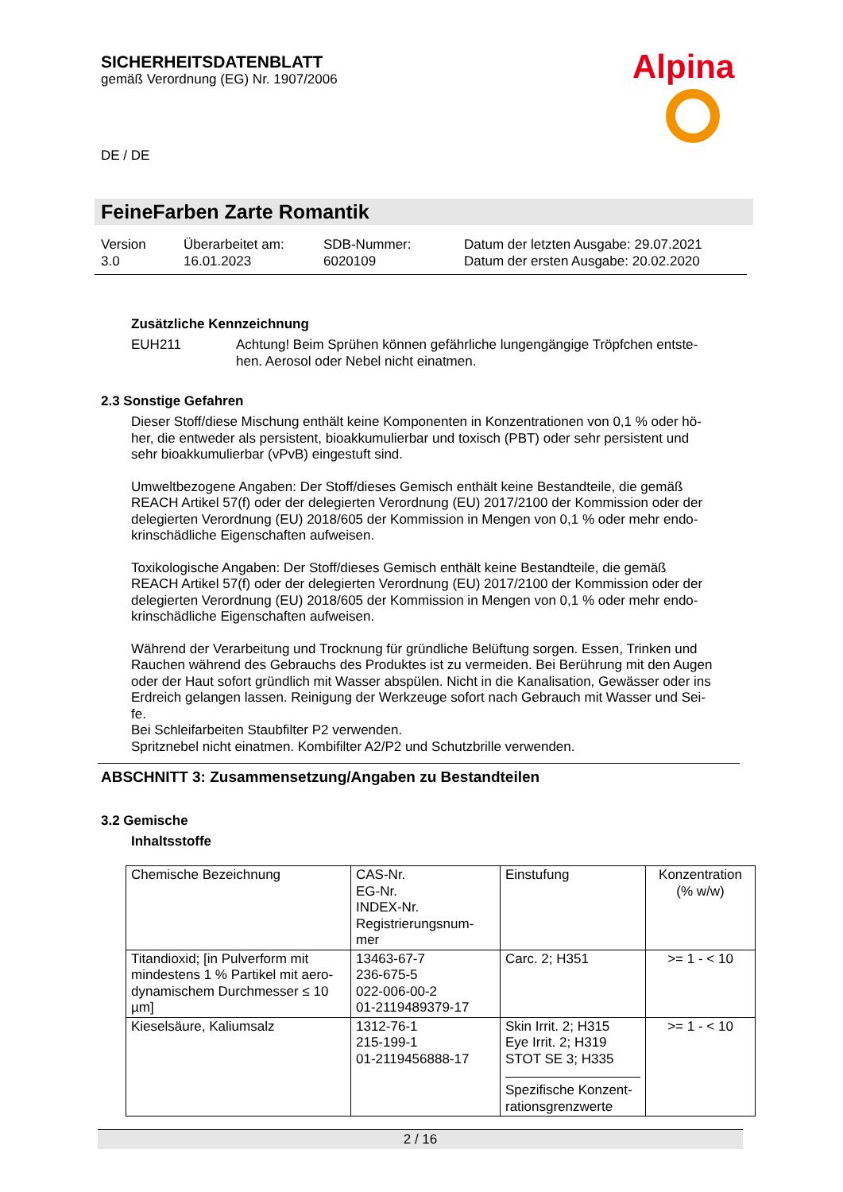SICHERHEITSDATENBLATT
gemäß Verordnung (EG) Nr. 1907/2006
Alpina
DE / DE
FeineFarben Zarte Romantik
Version
3.0
Überarbeitet am:
16.01.2023
SDB-Nummer:
6020109
Datum der letzten Ausgabe: 29.07.2021
Datum der ersten Ausgabe: 20.02.2020
Zusätzliche Kennzeichnung
EUH211
Achtung! Beim Sprühen können gefährliche lungengängige Tröpfchen entste-
hen. Aerosol oder Nebel nicht einatmen.
2.3 Sonstige Gefahren
Dieser Stoff/diese Mischung enthält keine Komponenten in Konzentrationen von 0,1 % oder hö-
her, die entweder als persistent, bioakkumulierbar und toxisch (PBT) oder sehr persistent und
sehr bioakkumulierbar (vPvB) eingestuft sind.
Umweltbezogene Angaben: Der Stoff/dieses Gemisch enthält keine Bestandteile, die gemäß
REACH Artikel 57(f) oder der delegierten Verordnung (EU) 2017/2100 der Kommission oder der
delegierten Verordnung (EU) 2018/605 der Kommission in Mengen von 0,1 % oder mehr endo-
krinschädliche Eigenschaften aufweisen.
Toxikologische Angaben: Der Stoff/dieses Gemisch enthält keine Bestandteile, die gemäß
REACH Artikel 57(f) oder der delegierten Verordnung (EU) 2017/2100 der Kommission oder der
delegierten Verordnung (EU) 2018/605 der Kommission in Mengen von 0,1 % oder mehr endo-
krinschädliche Eigenschaften aufweisen.
Während der Verarbeitung und Trocknung für gründliche Belüftung sorgen. Essen, Trinken und
Rauchen während des Gebrauchs des Produktes ist zu vermeiden. Bei Berührung mit den Augen
oder der Haut sofort gründlich mit Wasser abspülen. Nicht in die Kanalisation, Gewässer oder ins
Erdreich gelangen lassen. Reinigung der Werkzeuge sofort nach Gebrauch mit Wasser und Sei-
fe.
Bei Schleifarbeiten Staubfilter P2 verwenden.
Spritznebel nicht einatmen. Kombifilter A2/P2 und Schutzbrille verwenden.
ABSCHNITT 3: Zusammensetzung/Angaben zu Bestandteilen
3.2 Gemische
Inhaltsstoffe
| Chemische Bezeichnung | CAS-Nr. EG-Nr. INDEX-Nr. Registrierungsnum- mer | Einstufung | Konzentration (% w/w) |
| Titandioxid; [in Pulverform mit mindestens 1 % Partikel mit aero-dynamischem Durchmesser ≤ 10 µm] | 13463-67-7 236-675-5 022-006-00-2 01-2119489379-17 | Carc. 2; H351 | >= 1 - < 10 |
| Kieselsäure, Kaliumsalz | 1312-76-1 215-199-1 01-2119456888-17 | Skin Irrit. 2; H315 Eye Irrit. 2; H319 STOT SE 3; H335 Spezifische Konzent- rationsgrenzwerte | >= 1 - < 10 |
2 / 16